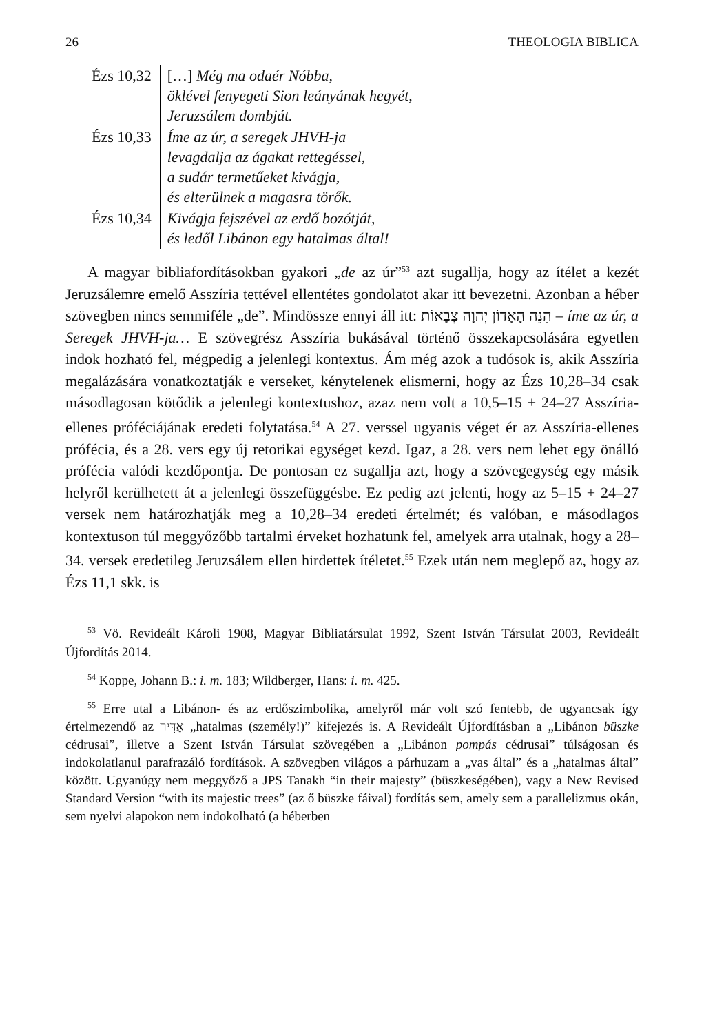26 THEOLOGIA BIBLICA
| Ézs 10,32 | […] Még ma odaér Nóbba, öklével fenyegeti Sion leányának hegyét, Jeruzsálem dombját. |
| Ézs 10,33 | Íme az úr, a seregek JHVH-ja levagdalja az ágakat rettegéssel, a sudár termetűeket kivágja, és elterülnek a magasra törők. |
| Ézs 10,34 | Kivágja fejszével az erdő bozótját, és ledől Libánon egy hatalmas által! |
A magyar bibliafordításokban gyakori „de az úr”<sup>53</sup> azt sugallja, hogy az ítélet a kezét Jeruzsálemre emelő Asszíria tettével ellentétes gondolatot akar itt bevezetni. Azonban a héber szövegben nincs semmiféle „de”. Mindössze ennyi áll itt: הִנֵּה הָאָדוֹן יְהוָה צְבָאוֹת – íme az úr, a Seregek JHVH-ja… E szövegrész Asszíria bukásával történő összekapcsolására egyetlen indok hozható fel, mégpedig a jelenlegi kontextus. Ám még azok a tudósok is, akik Asszíria megalázására vonatkoztatják e verseket, kénytelenek elismerni, hogy az Ézs 10,28–34 csak másodlagosan kötődik a jelenlegi kontextushoz, azaz nem volt a 10,5–15 + 24–27 Asszíria-ellenes próféciájának eredeti folytatása.<sup>54</sup> A 27. verssel ugyanis véget ér az Asszíria-ellenes prófécia, és a 28. vers egy új retorikai egységet kezd. Igaz, a 28. vers nem lehet egy önálló prófécia valódi kezdőpontja. De pontosan ez sugallja azt, hogy a szövegegység egy másik helyről kerülhetett át a jelenlegi összefüggésbe. Ez pedig azt jelenti, hogy az 5–15 + 24–27 versek nem határozhatják meg a 10,28–34 eredeti értelmét; és valóban, e másodlagos kontextuson túl meggyőzőbb tartalmi érveket hozhatunk fel, amelyek arra utalnak, hogy a 28–34. versek eredetileg Jeruzsálem ellen hirdettek ítéletet.<sup>55</sup> Ezek után nem meglepő az, hogy az Ézs 11,1 skk. is
<sup>53</sup> Vö. Revideált Károli 1908, Magyar Bibliatársulat 1992, Szent István Társulat 2003, Revideált Újfordítás 2014.
<sup>54</sup> Koppe, Johann B.: i. m. 183; Wildberger, Hans: i. m. 425.
<sup>55</sup> Erre utal a Libánon- és az erdőszimbolika, amelyről már volt szó fentebb, de ugyancsak így értelmezendő az אַדִּיר „hatalmas (személy!)” kifejezés is. A Revideált Újfordításban a „Libánon büszke cédrusai”, illetve a Szent István Társulat szövegében a „Libánon pompás cédrusai” túlságosan és indokolatlanul parafrazáló fordítások. A szövegben világos a párhuzam a „vas által” és a „hatalmas által” között. Ugyanúgy nem meggyőző a JPS Tanakh “in their majesty” (büszkeségében), vagy a New Revised Standard Version “with its majestic trees” (az ő büszke fáival) fordítás sem, amely sem a parallelizmus okán, sem nyelvi alapokon nem indokolható (a héberben